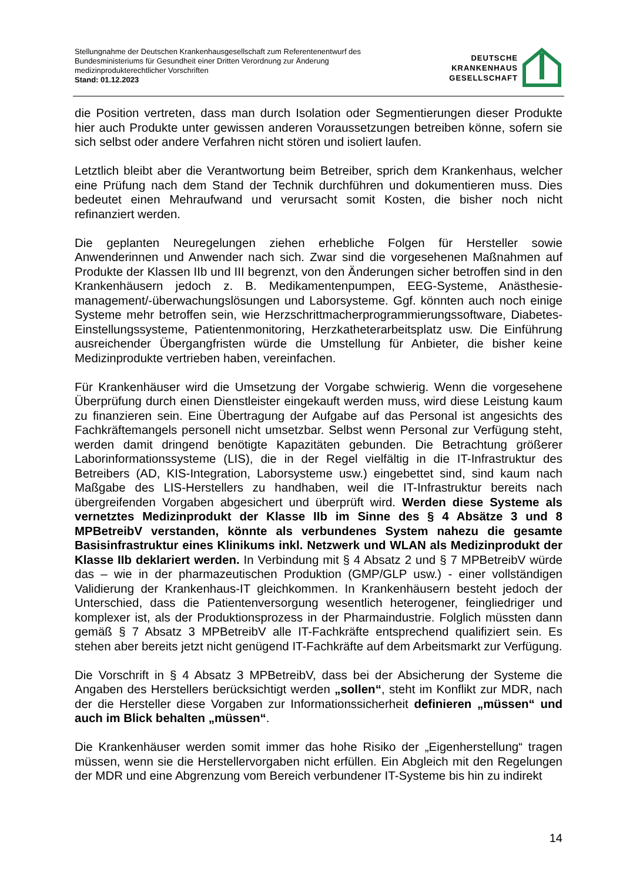Stellungnahme der Deutschen Krankenhausgesellschaft zum Referentenentwurf des
Bundesministeriums für Gesundheit einer Dritten Verordnung zur Änderung
medizinprodukterechtlicher Vorschriften
Stand: 01.12.2023
DEUTSCHE
KRANKENHAUS
GESELLSCHAFT
die Position vertreten, dass man durch Isolation oder Segmentierungen dieser Produkte hier auch Produkte unter gewissen anderen Voraussetzungen betreiben könne, sofern sie sich selbst oder andere Verfahren nicht stören und isoliert laufen.
Letztlich bleibt aber die Verantwortung beim Betreiber, sprich dem Krankenhaus, welcher eine Prüfung nach dem Stand der Technik durchführen und dokumentieren muss. Dies bedeutet einen Mehraufwand und verursacht somit Kosten, die bisher noch nicht refinanziert werden.
Die geplanten Neuregelungen ziehen erhebliche Folgen für Hersteller sowie Anwenderinnen und Anwender nach sich. Zwar sind die vorgesehenen Maßnahmen auf Produkte der Klassen IIb und III begrenzt, von den Änderungen sicher betroffen sind in den Krankenhäusern jedoch z. B. Medikamentenpumpen, EEG-Systeme, Anästhesie-management/-überwachungslösungen und Laborsysteme. Ggf. könnten auch noch einige Systeme mehr betroffen sein, wie Herzschrittmacherprogrammierungssoftware, Diabetes-Einstellungssysteme, Patientenmonitoring, Herzkatheterarbeitsplatz usw. Die Einführung ausreichender Übergangfristen würde die Umstellung für Anbieter, die bisher keine Medizinprodukte vertrieben haben, vereinfachen.
Für Krankenhäuser wird die Umsetzung der Vorgabe schwierig. Wenn die vorgesehene Überprüfung durch einen Dienstleister eingekauft werden muss, wird diese Leistung kaum zu finanzieren sein. Eine Übertragung der Aufgabe auf das Personal ist angesichts des Fachkräftemangels personell nicht umsetzbar. Selbst wenn Personal zur Verfügung steht, werden damit dringend benötigte Kapazitäten gebunden. Die Betrachtung größerer Laborinformationssysteme (LIS), die in der Regel vielfältig in die IT-Infrastruktur des Betreibers (AD, KIS-Integration, Laborsysteme usw.) eingebettet sind, sind kaum nach Maßgabe des LIS-Herstellers zu handhaben, weil die IT-Infrastruktur bereits nach übergreifenden Vorgaben abgesichert und überprüft wird. Werden diese Systeme als vernetztes Medizinprodukt der Klasse IIb im Sinne des § 4 Absätze 3 und 8 MPBetreibV verstanden, könnte als verbundenes System nahezu die gesamte Basisinfrastruktur eines Klinikums inkl. Netzwerk und WLAN als Medizinprodukt der Klasse IIb deklariert werden. In Verbindung mit § 4 Absatz 2 und § 7 MPBetreibV würde das – wie in der pharmazeutischen Produktion (GMP/GLP usw.) - einer vollständigen Validierung der Krankenhaus-IT gleichkommen. In Krankenhäusern besteht jedoch der Unterschied, dass die Patientenversorgung wesentlich heterogener, feingliedriger und komplexer ist, als der Produktionsprozess in der Pharmaindustrie. Folglich müssten dann gemäß § 7 Absatz 3 MPBetreibV alle IT-Fachkräfte entsprechend qualifiziert sein. Es stehen aber bereits jetzt nicht genügend IT-Fachkräfte auf dem Arbeitsmarkt zur Verfügung.
Die Vorschrift in § 4 Absatz 3 MPBetreibV, dass bei der Absicherung der Systeme die Angaben des Herstellers berücksichtigt werden „sollen“, steht im Konflikt zur MDR, nach der die Hersteller diese Vorgaben zur Informationssicherheit definieren „müssen“ und auch im Blick behalten „müssen“.
Die Krankenhäuser werden somit immer das hohe Risiko der „Eigenherstellung“ tragen müssen, wenn sie die Herstellervorgaben nicht erfüllen. Ein Abgleich mit den Regelungen der MDR und eine Abgrenzung vom Bereich verbundener IT-Systeme bis hin zu indirekt
14